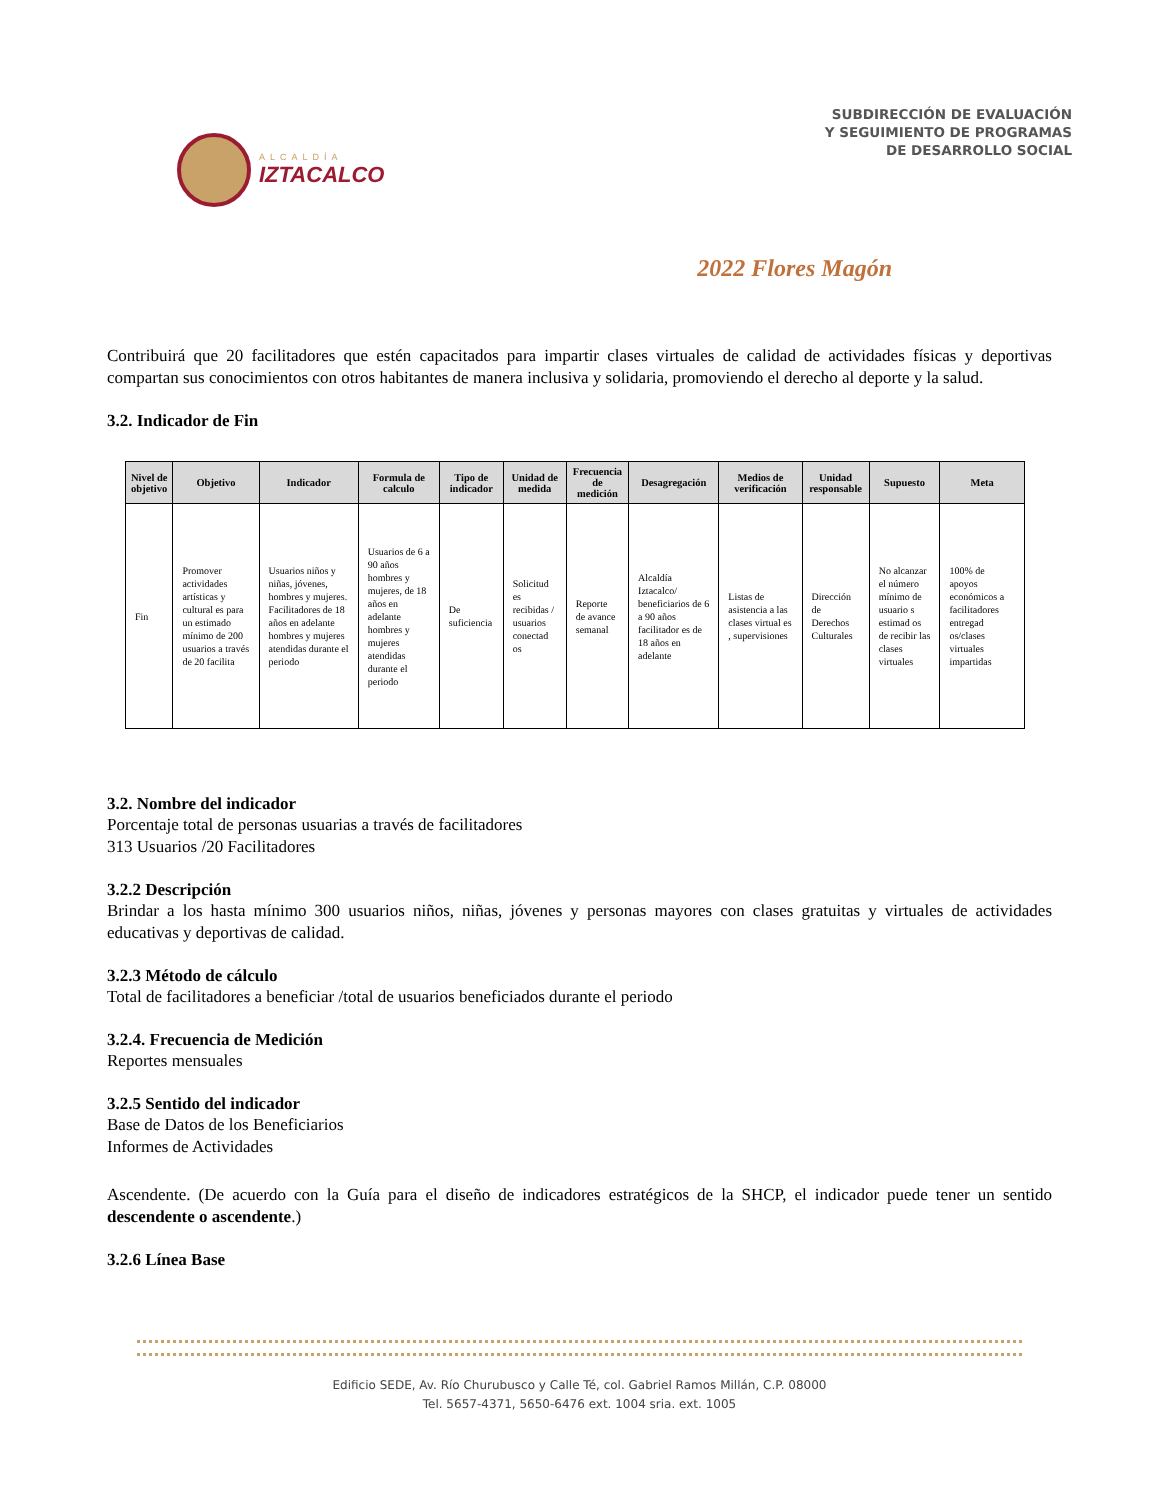ALCALDÍA
IZTACALCO
SUBDIRECCIÓN DE EVALUACIÓN
Y SEGUIMIENTO DE PROGRAMAS
DE DESARROLLO SOCIAL
2022 Flores Magón
Contribuirá que 20 facilitadores que estén capacitados para impartir clases virtuales de calidad de actividades físicas y deportivas compartan sus conocimientos con otros habitantes de manera inclusiva y solidaria, promoviendo el derecho al deporte y la salud.
3.2. Indicador de Fin
| Nivel de objetivo | Objetivo | Indicador | Formula de calculo | Tipo de indicador | Unidad de medida | Frecuencia de medición | Desagregación | Medios de verificación | Unidad responsable | Supuesto | Meta |
| --- | --- | --- | --- | --- | --- | --- | --- | --- | --- | --- | --- |
| Fin | Promover actividades artísticas y cultural es para un estimado mínimo de 200 usuarios a través de 20 facilita | Usuarios niños y niñas, jóvenes, hombres y mujeres. Facilitadores de 18 años en adelante hombres y mujeres atendidas durante el periodo | Usuarios de 6 a 90 años hombres y mujeres, de 18 años en adelante hombres y mujeres atendidas durante el periodo | De suficiencia | Solicitud es recibidas / usuarios conectad os | Reporte de avance semanal | Alcaldía Iztacalco/ beneficiarios de 6 a 90 años facilitador es de 18 años en adelante | Listas de asistencia a las clases virtual es , supervisiones | Dirección de Derechos Culturales | No alcanzar el número mínimo de usuario s estimad os de recibir las clases virtuales | 100% de apoyos económicos a facilitadores entregad os/clases virtuales impartidas |
3.2. Nombre del indicador
Porcentaje total de personas usuarias a través de facilitadores
313 Usuarios /20 Facilitadores
3.2.2 Descripción
Brindar a los hasta mínimo 300 usuarios niños, niñas, jóvenes y personas mayores con clases gratuitas y virtuales de actividades educativas y deportivas de calidad.
3.2.3 Método de cálculo
Total de facilitadores a beneficiar /total de usuarios beneficiados durante el periodo
3.2.4. Frecuencia de Medición
Reportes mensuales
3.2.5 Sentido del indicador
Base de Datos de los Beneficiarios
Informes de Actividades
Ascendente. (De acuerdo con la Guía para el diseño de indicadores estratégicos de la SHCP, el indicador puede tener un sentido descendente o ascendente.)
3.2.6 Línea Base
Edificio SEDE, Av. Río Churubusco y Calle Té, col. Gabriel Ramos Millán, C.P. 08000
Tel. 5657-4371, 5650-6476 ext. 1004 sria. ext. 1005